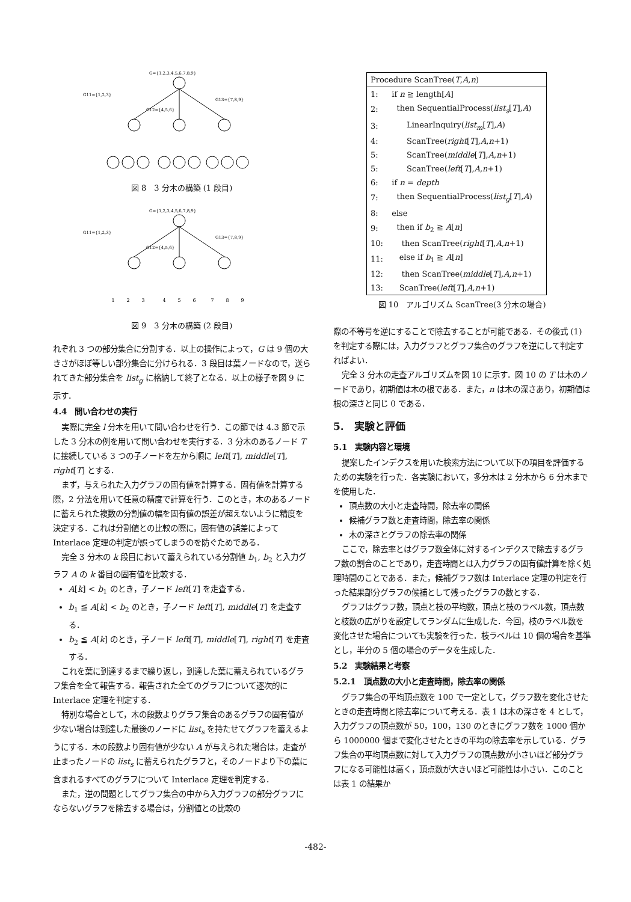G={1,2,3,4,5,6,7,8,9}
G11={1,2,3}
G13={7,8,9}
G12={4,5,6}
図 8　3 分木の構築 (1 段目)
G={1,2,3,4,5,6,7,8,9}
G11={1,2,3}
G13={7,8,9}
G12={4,5,6}
1
2
3
4
5
6
7
8
9
図 9　3 分木の構築 (2 段目)
れぞれ 3 つの部分集合に分割する．以上の操作によって，G は 9 個の大きさがほぼ等しい部分集合に分けられる．3 段目は葉ノードなので，送られてきた部分集合を list<sub>g</sub> に格納して終了となる．以上の様子を図 9 に示す．
4.4　問い合わせの実行
実際に完全 l 分木を用いて問い合わせを行う．この節では 4.3 節で示した 3 分木の例を用いて問い合わせを実行する．3 分木のあるノード T に接続している 3 つの子ノードを左から順に left[T], middle[T], right[T] とする．
まず，与えられた入力グラフの固有値を計算する．固有値を計算する際，2 分法を用いて任意の精度で計算を行う．このとき，木のあるノードに蓄えられた複数の分割値の幅を固有値の誤差が超えないように精度を決定する．これは分割値との比較の際に，固有値の誤差によって Interlace 定理の判定が誤ってしまうのを防ぐためである．
完全 3 分木の k 段目において蓄えられている分割値 b<sub>1</sub>, b<sub>2</sub> と入力グラフ A の k 番目の固有値を比較する．
A[k] < b<sub>1</sub> のとき，子ノード left[T] を走査する．
b<sub>1</sub> ≦ A[k] < b<sub>2</sub> のとき，子ノード left[T], middle[T] を走査する．
b<sub>2</sub> ≦ A[k] のとき，子ノード left[T], middle[T], right[T] を走査する．
これを葉に到達するまで繰り返し，到達した葉に蓄えられているグラフ集合を全て報告する．報告された全てのグラフについて逐次的に Interlace 定理を判定する．
特別な場合として，木の段数よりグラフ集合のあるグラフの固有値が少ない場合は到達した最後のノードに list<sub>s</sub> を持たせてグラフを蓄えるようにする．木の段数より固有値が少ない A が与えられた場合は，走査が止まったノードの list<sub>s</sub> に蓄えられたグラフと，そのノードより下の葉に含まれるすべてのグラフについて Interlace 定理を判定する．
また，逆の問題としてグラフ集合の中から入力グラフの部分グラフにならないグラフを除去する場合は，分割値との比較の
| Procedure ScanTree( T , A , n ) | |
| 1: | if n ≧ length[ A ] |
| 2: | then SequentialProcess( list<sub>s</sub> [ T ], A ) |
| 3: | LinearInquiry( list<sub>m</sub> [ T ], A ) |
| 4: | ScanTree( right [ T ], A , n +1) |
| 5: | ScanTree( middle [ T ], A , n +1) |
| 5: | ScanTree( left [ T ], A , n +1) |
| 6: | if n = depth |
| 7: | then SequentialProcess( list<sub>g</sub> [ T ], A ) |
| 8: | else |
| 9: | then if b<sub>2</sub> ≧ A [ n ] |
| 10: | then ScanTree( right [ T ], A , n +1) |
| 11: | else if b<sub>1</sub> ≧ A [ n ] |
| 12: | then ScanTree( middle [ T ], A , n +1) |
| 13: | ScanTree( left [ T ], A , n +1) |
図 10　アルゴリズム ScanTree(3 分木の場合)
際の不等号を逆にすることで除去することが可能である．その後式 (1) を判定する際には，入力グラフとグラフ集合のグラフを逆にして判定すればよい．
完全 3 分木の走査アルゴリズムを図 10 に示す．図 10 の T は木のノードであり，初期値は木の根である．また，n は木の深さあり，初期値は根の深さと同じ 0 である．
5.　実験と評価
5.1　実験内容と環境
提案したインデクスを用いた検索方法について以下の項目を評価するための実験を行った．各実験において，多分木は 2 分木から 6 分木までを使用した．
頂点数の大小と走査時間，除去率の関係
候補グラフ数と走査時間，除去率の関係
木の深さとグラフの除去率の関係
ここで，除去率とはグラフ数全体に対するインデクスで除去するグラフ数の割合のことであり，走査時間とは入力グラフの固有値計算を除く処理時間のことである．また，候補グラフ数は Interlace 定理の判定を行った結果部分グラフの候補として残ったグラフの数とする．
グラフはグラフ数，頂点と枝の平均数，頂点と枝のラベル数，頂点数と枝数の広がりを設定してランダムに生成した．今回，枝のラベル数を変化させた場合についても実験を行った．枝ラベルは 10 個の場合を基準とし，半分の 5 個の場合のデータを生成した．
5.2　実験結果と考察
5.2.1　頂点数の大小と走査時間，除去率の関係
グラフ集合の平均頂点数を 100 で一定として，グラフ数を変化させたときの走査時間と除去率について考える．表 1 は木の深さを 4 として，入力グラフの頂点数が 50，100，130 のときにグラフ数を 1000 個から 1000000 個まで変化させたときの平均の除去率を示している．グラフ集合の平均頂点数に対して入力グラフの頂点数が小さいほど部分グラフになる可能性は高く，頂点数が大きいほど可能性は小さい．このことは表 1 の結果か
-482-